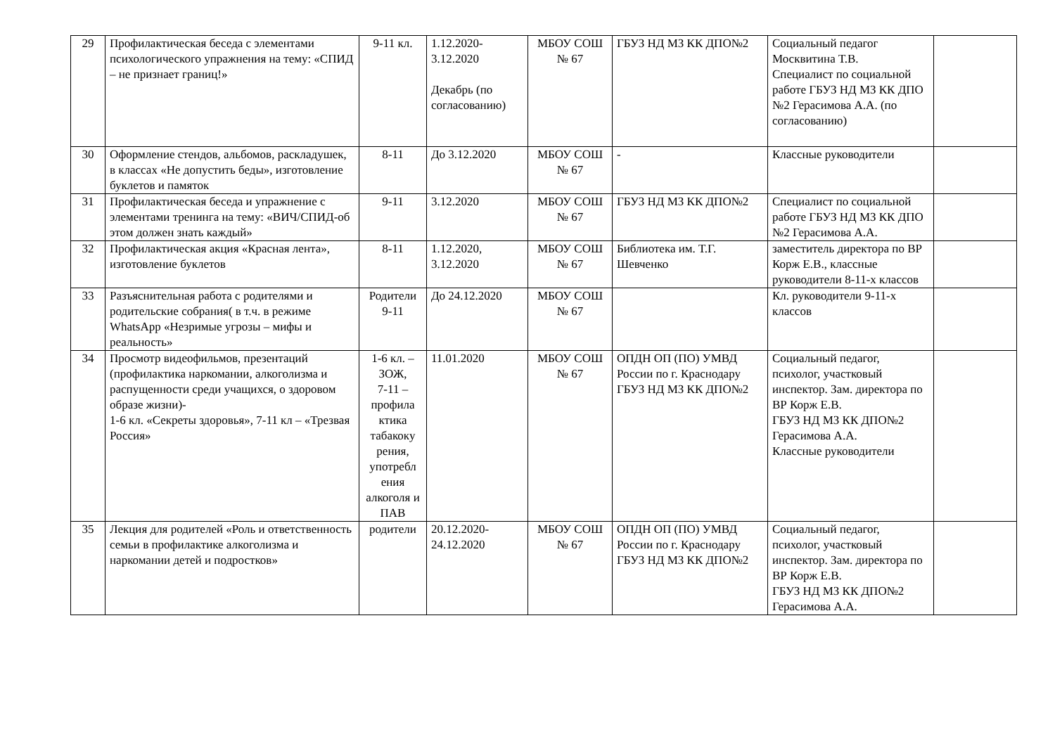| 29 | Профилактическая беседа с элементами психологического упражнения на тему: «СПИД – не признает границ!» | 9-11 кл. | 1.12.2020- 3.12.2020 Декабрь (по согласованию) | МБОУ СОШ № 67 | ГБУЗ НД МЗ КК ДПО№2 | Социальный педагог Москвитина Т.В. Специалист по социальной работе ГБУЗ НД МЗ КК ДПО №2 Герасимова А.А. (по согласованию) | |
| 30 | Оформление стендов, альбомов, раскладушек, в классах «Не допустить беды», изготовление буклетов и памяток | 8-11 | До 3.12.2020 | МБОУ СОШ № 67 | - | Классные руководители | |
| 31 | Профилактическая беседа и упражнение с элементами тренинга на тему: «ВИЧ/СПИД-об этом должен знать каждый» | 9-11 | 3.12.2020 | МБОУ СОШ № 67 | ГБУЗ НД МЗ КК ДПО№2 | Специалист по социальной работе ГБУЗ НД МЗ КК ДПО №2 Герасимова А.А. | |
| 32 | Профилактическая акция «Красная лента», изготовление буклетов | 8-11 | 1.12.2020, 3.12.2020 | МБОУ СОШ № 67 | Библиотека им. Т.Г. Шевченко | заместитель директора по ВР Корж Е.В., классные руководители 8-11-х классов | |
| 33 | Разъяснительная работа с родителями и родительские собрания( в т.ч. в режиме WhatsApp «Незримые угрозы – мифы и реальность» | Родители 9-11 | До 24.12.2020 | МБОУ СОШ № 67 | | Кл. руководители 9-11-х классов | |
| 34 | Просмотр видеофильмов, презентаций (профилактика наркомании, алкоголизма и распущенности среди учащихся, о здоровом образе жизни)- 1-6 кл. «Секреты здоровья», 7-11 кл – «Трезвая Россия» | 1-6 кл. – ЗОЖ, 7-11 – профила ктика табакоку рения, употребл ения алкоголя и ПАВ | 11.01.2020 | МБОУ СОШ № 67 | ОПДН ОП (ПО) УМВД России по г. Краснодару ГБУЗ НД МЗ КК ДПО№2 | Социальный педагог, психолог, участковый инспектор. Зам. директора по ВР Корж Е.В. ГБУЗ НД МЗ КК ДПО№2 Герасимова А.А. Классные руководители | |
| 35 | Лекция для родителей «Роль и ответственность семьи в профилактике алкоголизма и наркомании детей и подростков» | родители | 20.12.2020- 24.12.2020 | МБОУ СОШ № 67 | ОПДН ОП (ПО) УМВД России по г. Краснодару ГБУЗ НД МЗ КК ДПО№2 | Социальный педагог, психолог, участковый инспектор. Зам. директора по ВР Корж Е.В. ГБУЗ НД МЗ КК ДПО№2 Герасимова А.А. | |